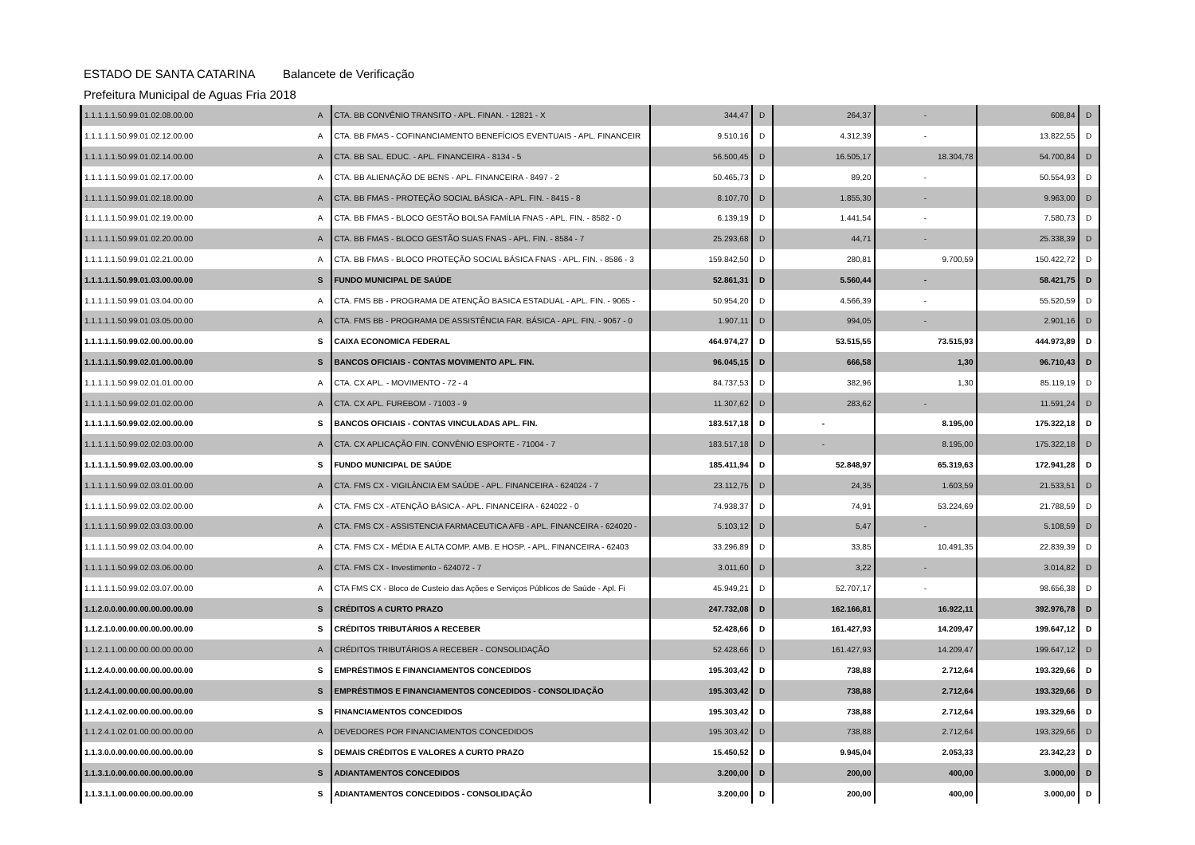ESTADO DE SANTA CATARINA Balancete de Verificação
Prefeitura Municipal de Aguas Fria 2018
| 1.1.1.1.1.50.99.01.02.08.00.00 | A | CTA. BB CONVÊNIO TRANSITO - APL. FINAN. - 12821 - X | 344,47 | D | 264,37 | - | 608,84 | D |
| 1.1.1.1.1.50.99.01.02.12.00.00 | A | CTA. BB FMAS - COFINANCIAMENTO BENEFÍCIOS EVENTUAIS - APL. FINANCEIR | 9.510,16 | D | 4.312,39 | - | 13.822,55 | D |
| 1.1.1.1.1.50.99.01.02.14.00.00 | A | CTA. BB SAL. EDUC. - APL. FINANCEIRA - 8134 - 5 | 56.500,45 | D | 16.505,17 | 18.304,78 | 54.700,84 | D |
| 1.1.1.1.1.50.99.01.02.17.00.00 | A | CTA. BB ALIENAÇÃO DE BENS - APL. FINANCEIRA - 8497 - 2 | 50.465,73 | D | 89,20 | - | 50.554,93 | D |
| 1.1.1.1.1.50.99.01.02.18.00.00 | A | CTA. BB FMAS - PROTEÇÃO SOCIAL BÁSICA - APL. FIN. - 8415 - 8 | 8.107,70 | D | 1.855,30 | - | 9.963,00 | D |
| 1.1.1.1.1.50.99.01.02.19.00.00 | A | CTA. BB FMAS - BLOCO GESTÃO BOLSA FAMÍLIA FNAS - APL. FIN. - 8582 - 0 | 6.139,19 | D | 1.441,54 | - | 7.580,73 | D |
| 1.1.1.1.1.50.99.01.02.20.00.00 | A | CTA. BB FMAS - BLOCO GESTÃO SUAS FNAS - APL. FIN. - 8584 - 7 | 25.293,68 | D | 44,71 | - | 25.338,39 | D |
| 1.1.1.1.1.50.99.01.02.21.00.00 | A | CTA. BB FMAS - BLOCO PROTEÇÃO SOCIAL BÁSICA FNAS - APL. FIN. - 8586 - 3 | 159.842,50 | D | 280,81 | 9.700,59 | 150.422,72 | D |
| 1.1.1.1.1.50.99.01.03.00.00.00 | S | FUNDO MUNICIPAL DE SAÚDE | 52.861,31 | D | 5.560,44 | - | 58.421,75 | D |
| 1.1.1.1.1.50.99.01.03.04.00.00 | A | CTA. FMS BB - PROGRAMA DE ATENÇÃO BASICA ESTADUAL - APL. FIN. - 9065 - | 50.954,20 | D | 4.566,39 | - | 55.520,59 | D |
| 1.1.1.1.1.50.99.01.03.05.00.00 | A | CTA. FMS BB - PROGRAMA DE ASSISTÊNCIA FAR. BÁSICA - APL. FIN. - 9067 - 0 | 1.907,11 | D | 994,05 | - | 2.901,16 | D |
| 1.1.1.1.1.50.99.02.00.00.00.00 | S | CAIXA ECONOMICA FEDERAL | 464.974,27 | D | 53.515,55 | 73.515,93 | 444.973,89 | D |
| 1.1.1.1.1.50.99.02.01.00.00.00 | S | BANCOS OFICIAIS - CONTAS MOVIMENTO APL. FIN. | 96.045,15 | D | 666,58 | 1,30 | 96.710,43 | D |
| 1.1.1.1.1.50.99.02.01.01.00.00 | A | CTA. CX APL. - MOVIMENTO - 72 - 4 | 84.737,53 | D | 382,96 | 1,30 | 85.119,19 | D |
| 1.1.1.1.1.50.99.02.01.02.00.00 | A | CTA. CX APL. FUREBOM - 71003 - 9 | 11.307,62 | D | 283,62 | - | 11.591,24 | D |
| 1.1.1.1.1.50.99.02.02.00.00.00 | S | BANCOS OFICIAIS - CONTAS VINCULADAS APL. FIN. | 183.517,18 | D | - | 8.195,00 | 175.322,18 | D |
| 1.1.1.1.1.50.99.02.02.03.00.00 | A | CTA. CX APLICAÇÃO FIN. CONVÊNIO ESPORTE - 71004 - 7 | 183.517,18 | D | - | 8.195,00 | 175.322,18 | D |
| 1.1.1.1.1.50.99.02.03.00.00.00 | S | FUNDO MUNICIPAL DE SAÚDE | 185.411,94 | D | 52.848,97 | 65.319,63 | 172.941,28 | D |
| 1.1.1.1.1.50.99.02.03.01.00.00 | A | CTA. FMS CX - VIGILÂNCIA EM SAÚDE - APL. FINANCEIRA - 624024 - 7 | 23.112,75 | D | 24,35 | 1.603,59 | 21.533,51 | D |
| 1.1.1.1.1.50.99.02.03.02.00.00 | A | CTA. FMS CX - ATENÇÃO BÁSICA - APL. FINANCEIRA - 624022 - 0 | 74.938,37 | D | 74,91 | 53.224,69 | 21.788,59 | D |
| 1.1.1.1.1.50.99.02.03.03.00.00 | A | CTA. FMS CX - ASSISTENCIA FARMACEUTICA AFB - APL. FINANCEIRA - 624020 - | 5.103,12 | D | 5,47 | - | 5.108,59 | D |
| 1.1.1.1.1.50.99.02.03.04.00.00 | A | CTA. FMS CX - MÉDIA E ALTA COMP. AMB. E HOSP. - APL. FINANCEIRA - 62403 | 33.296,89 | D | 33,85 | 10.491,35 | 22.839,39 | D |
| 1.1.1.1.1.50.99.02.03.06.00.00 | A | CTA. FMS CX - Investimento - 624072 - 7 | 3.011,60 | D | 3,22 | - | 3.014,82 | D |
| 1.1.1.1.1.50.99.02.03.07.00.00 | A | CTA FMS CX - Bloco de Custeio das Ações e Serviços Públicos de Saúde - Apl. Fi | 45.949,21 | D | 52.707,17 | - | 98.656,38 | D |
| 1.1.2.0.0.00.00.00.00.00.00.00 | S | CRÉDITOS A CURTO PRAZO | 247.732,08 | D | 162.166,81 | 16.922,11 | 392.976,78 | D |
| 1.1.2.1.0.00.00.00.00.00.00.00 | S | CRÉDITOS TRIBUTÁRIOS A RECEBER | 52.428,66 | D | 161.427,93 | 14.209,47 | 199.647,12 | D |
| 1.1.2.1.1.00.00.00.00.00.00.00 | A | CRÉDITOS TRIBUTÁRIOS A RECEBER - CONSOLIDAÇÃO | 52.428,66 | D | 161.427,93 | 14.209,47 | 199.647,12 | D |
| 1.1.2.4.0.00.00.00.00.00.00.00 | S | EMPRÉSTIMOS E FINANCIAMENTOS CONCEDIDOS | 195.303,42 | D | 738,88 | 2.712,64 | 193.329,66 | D |
| 1.1.2.4.1.00.00.00.00.00.00.00 | S | EMPRÉSTIMOS E FINANCIAMENTOS CONCEDIDOS - CONSOLIDAÇÃO | 195.303,42 | D | 738,88 | 2.712,64 | 193.329,66 | D |
| 1.1.2.4.1.02.00.00.00.00.00.00 | S | FINANCIAMENTOS CONCEDIDOS | 195.303,42 | D | 738,88 | 2.712,64 | 193.329,66 | D |
| 1.1.2.4.1.02.01.00.00.00.00.00 | A | DEVEDORES POR FINANCIAMENTOS CONCEDIDOS | 195.303,42 | D | 738,88 | 2.712,64 | 193.329,66 | D |
| 1.1.3.0.0.00.00.00.00.00.00.00 | S | DEMAIS CRÉDITOS E VALORES A CURTO PRAZO | 15.450,52 | D | 9.945,04 | 2.053,33 | 23.342,23 | D |
| 1.1.3.1.0.00.00.00.00.00.00.00 | S | ADIANTAMENTOS CONCEDIDOS | 3.200,00 | D | 200,00 | 400,00 | 3.000,00 | D |
| 1.1.3.1.1.00.00.00.00.00.00.00 | S | ADIANTAMENTOS CONCEDIDOS - CONSOLIDAÇÃO | 3.200,00 | D | 200,00 | 400,00 | 3.000,00 | D |